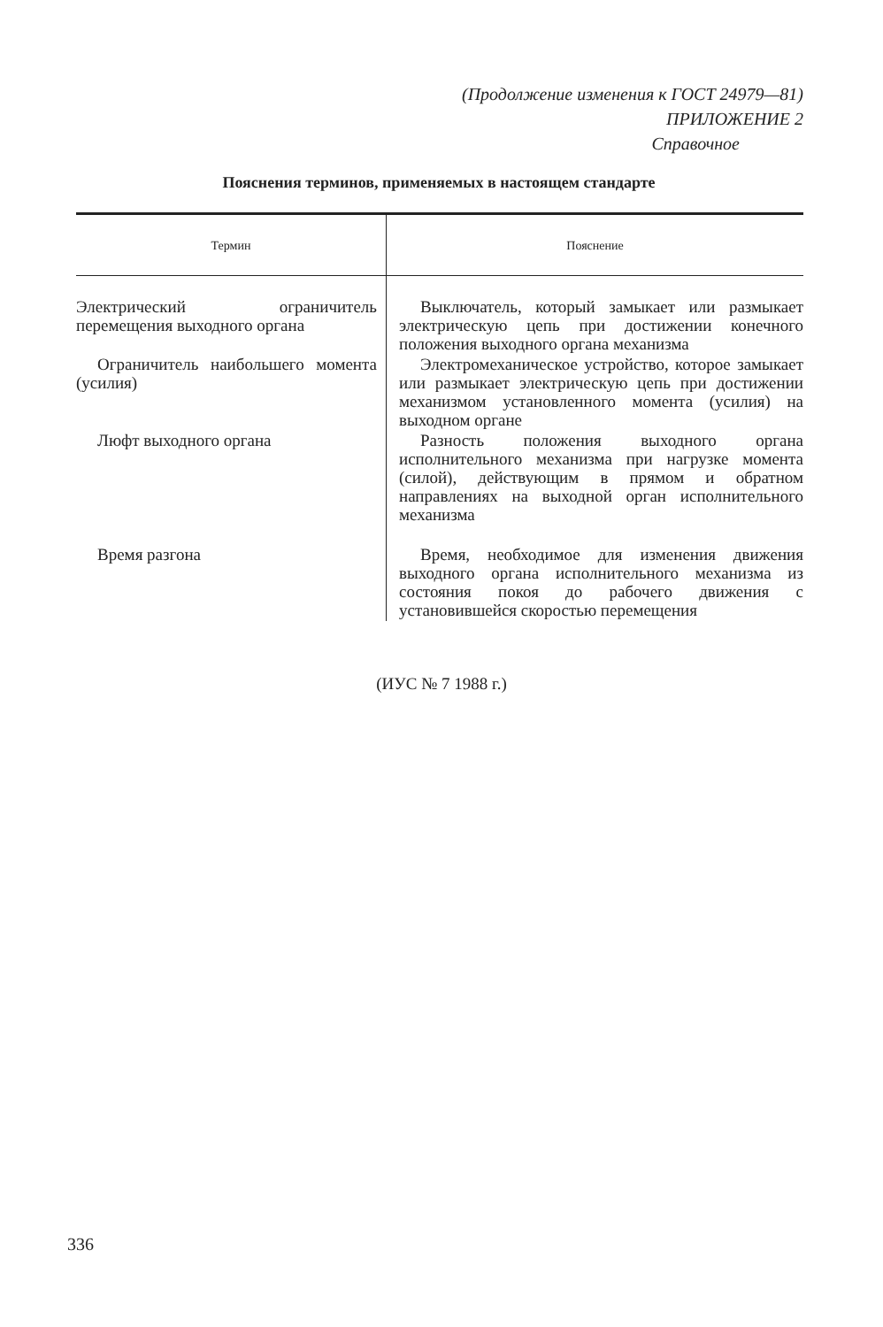(Продолжение изменения к ГОСТ 24979—81)
ПРИЛОЖЕНИЕ 2
Справочное
Пояснения терминов, применяемых в настоящем стандарте
| Термин | Пояснение |
| --- | --- |
| Электрический ограничитель перемещения выходного органа | Выключатель, который замыкает или размыкает электрическую цепь при достижении конечного положения выходного органа механизма |
| Ограничитель наибольшего момента (усилия) | Электромеханическое устройство, которое замыкает или размыкает электрическую цепь при достижении механизмом установленного момента (усилия) на выходном органе |
| Люфт выходного органа | Разность положения выходного органа исполнительного механизма при нагрузке момента (силой), действующим в прямом и обратном направлениях на выходной орган исполнительного механизма |
| Время разгона | Время, необходимое для изменения движения выходного органа исполнительного механизма из состояния покоя до рабочего движения с установившейся скоростью перемещения |
(ИУС № 7 1988 г.)
336